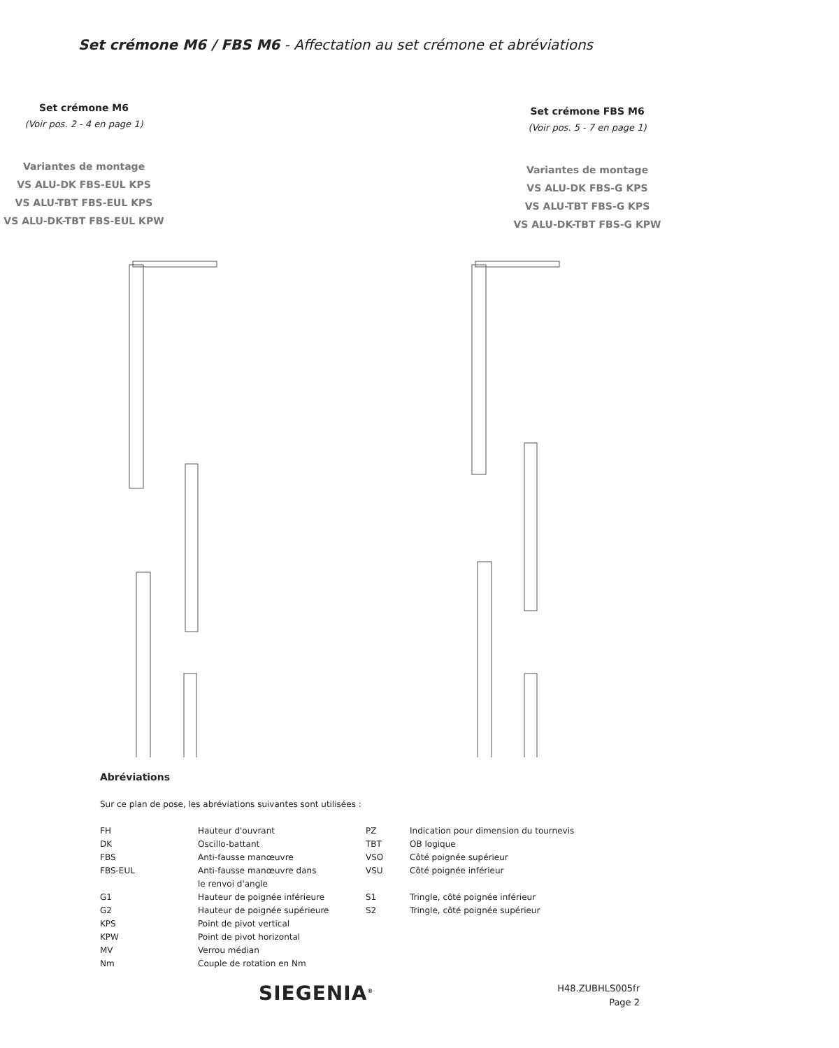Set crémone M6 / FBS M6 - Affectation au set crémone et abréviations
Set crémone M6
(Voir pos. 2 - 4 en page 1)
Variantes de montage
VS ALU-DK FBS-EUL KPS
VS ALU-TBT FBS-EUL KPS
VS ALU-DK-TBT FBS-EUL KPW
Set crémone FBS M6
(Voir pos. 5 - 7 en page 1)
Variantes de montage
VS ALU-DK FBS-G KPS
VS ALU-TBT FBS-G KPS
VS ALU-DK-TBT FBS-G KPW
Abréviations
Sur ce plan de pose, les abréviations suivantes sont utilisées :
| FH | Hauteur d'ouvrant | PZ | Indication pour dimension du tournevis |
| DK | Oscillo-battant | TBT | OB logique |
| FBS | Anti-fausse manœuvre | VSO | Côté poignée supérieur |
| FBS-EUL | Anti-fausse manœuvre dans le renvoi d'angle | VSU | Côté poignée inférieur |
| G1 | Hauteur de poignée inférieure | S1 | Tringle, côté poignée inférieur |
| G2 | Hauteur de poignée supérieure | S2 | Tringle, côté poignée supérieur |
| KPS | Point de pivot vertical | | |
| KPW | Point de pivot horizontal | | |
| MV | Verrou médian | | |
| Nm | Couple de rotation en Nm | | |
SIEGENIA<sup>®</sup>
H48.ZUBHLS005fr
Page 2